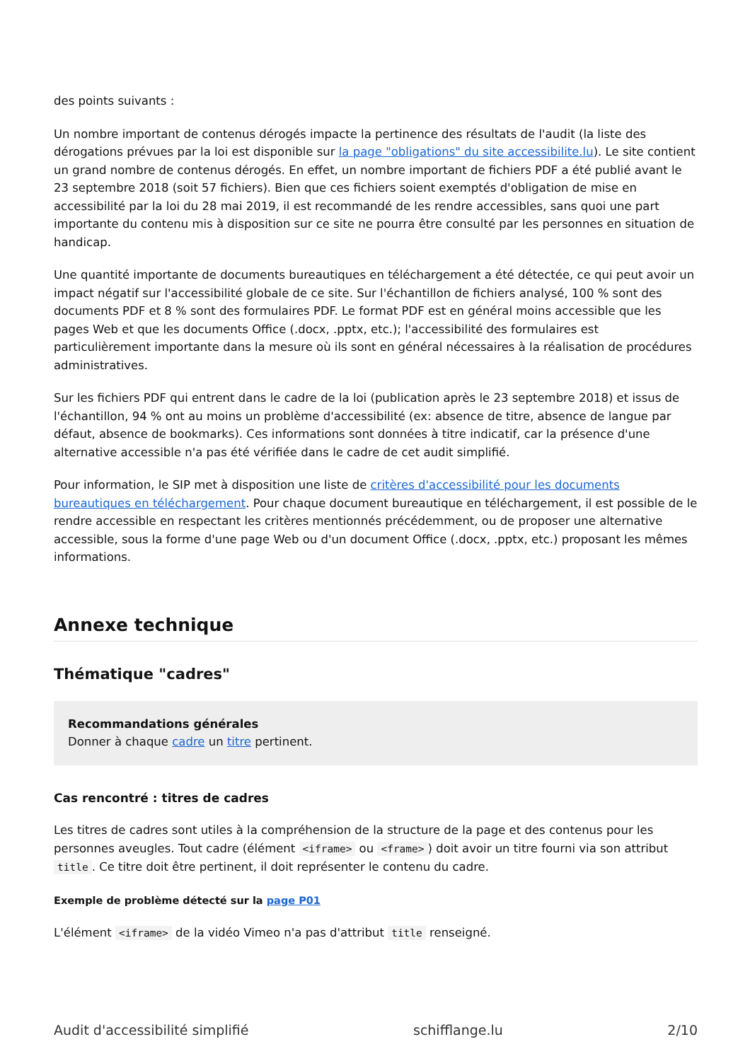des points suivants :
Un nombre important de contenus dérogés impacte la pertinence des résultats de l'audit (la liste des dérogations prévues par la loi est disponible sur la page "obligations" du site accessibilite.lu). Le site contient un grand nombre de contenus dérogés. En effet, un nombre important de fichiers PDF a été publié avant le 23 septembre 2018 (soit 57 fichiers). Bien que ces fichiers soient exemptés d'obligation de mise en accessibilité par la loi du 28 mai 2019, il est recommandé de les rendre accessibles, sans quoi une part importante du contenu mis à disposition sur ce site ne pourra être consulté par les personnes en situation de handicap.
Une quantité importante de documents bureautiques en téléchargement a été détectée, ce qui peut avoir un impact négatif sur l'accessibilité globale de ce site. Sur l'échantillon de fichiers analysé, 100 % sont des documents PDF et 8 % sont des formulaires PDF. Le format PDF est en général moins accessible que les pages Web et que les documents Office (.docx, .pptx, etc.); l'accessibilité des formulaires est particulièrement importante dans la mesure où ils sont en général nécessaires à la réalisation de procédures administratives.
Sur les fichiers PDF qui entrent dans le cadre de la loi (publication après le 23 septembre 2018) et issus de l'échantillon, 94 % ont au moins un problème d'accessibilité (ex: absence de titre, absence de langue par défaut, absence de bookmarks). Ces informations sont données à titre indicatif, car la présence d'une alternative accessible n'a pas été vérifiée dans le cadre de cet audit simplifié.
Pour information, le SIP met à disposition une liste de critères d'accessibilité pour les documents bureautiques en téléchargement. Pour chaque document bureautique en téléchargement, il est possible de le rendre accessible en respectant les critères mentionnés précédemment, ou de proposer une alternative accessible, sous la forme d'une page Web ou d'un document Office (.docx, .pptx, etc.) proposant les mêmes informations.
Annexe technique
Thématique "cadres"
Recommandations générales
Donner à chaque cadre un titre pertinent.
Cas rencontré : titres de cadres
Les titres de cadres sont utiles à la compréhension de la structure de la page et des contenus pour les personnes aveugles. Tout cadre (élément <iframe> ou <frame>) doit avoir un titre fourni via son attribut title. Ce titre doit être pertinent, il doit représenter le contenu du cadre.
Exemple de problème détecté sur la page P01
L'élément <iframe> de la vidéo Vimeo n'a pas d'attribut title renseigné.
Audit d'accessibilité simplifié schifflange.lu 2/10